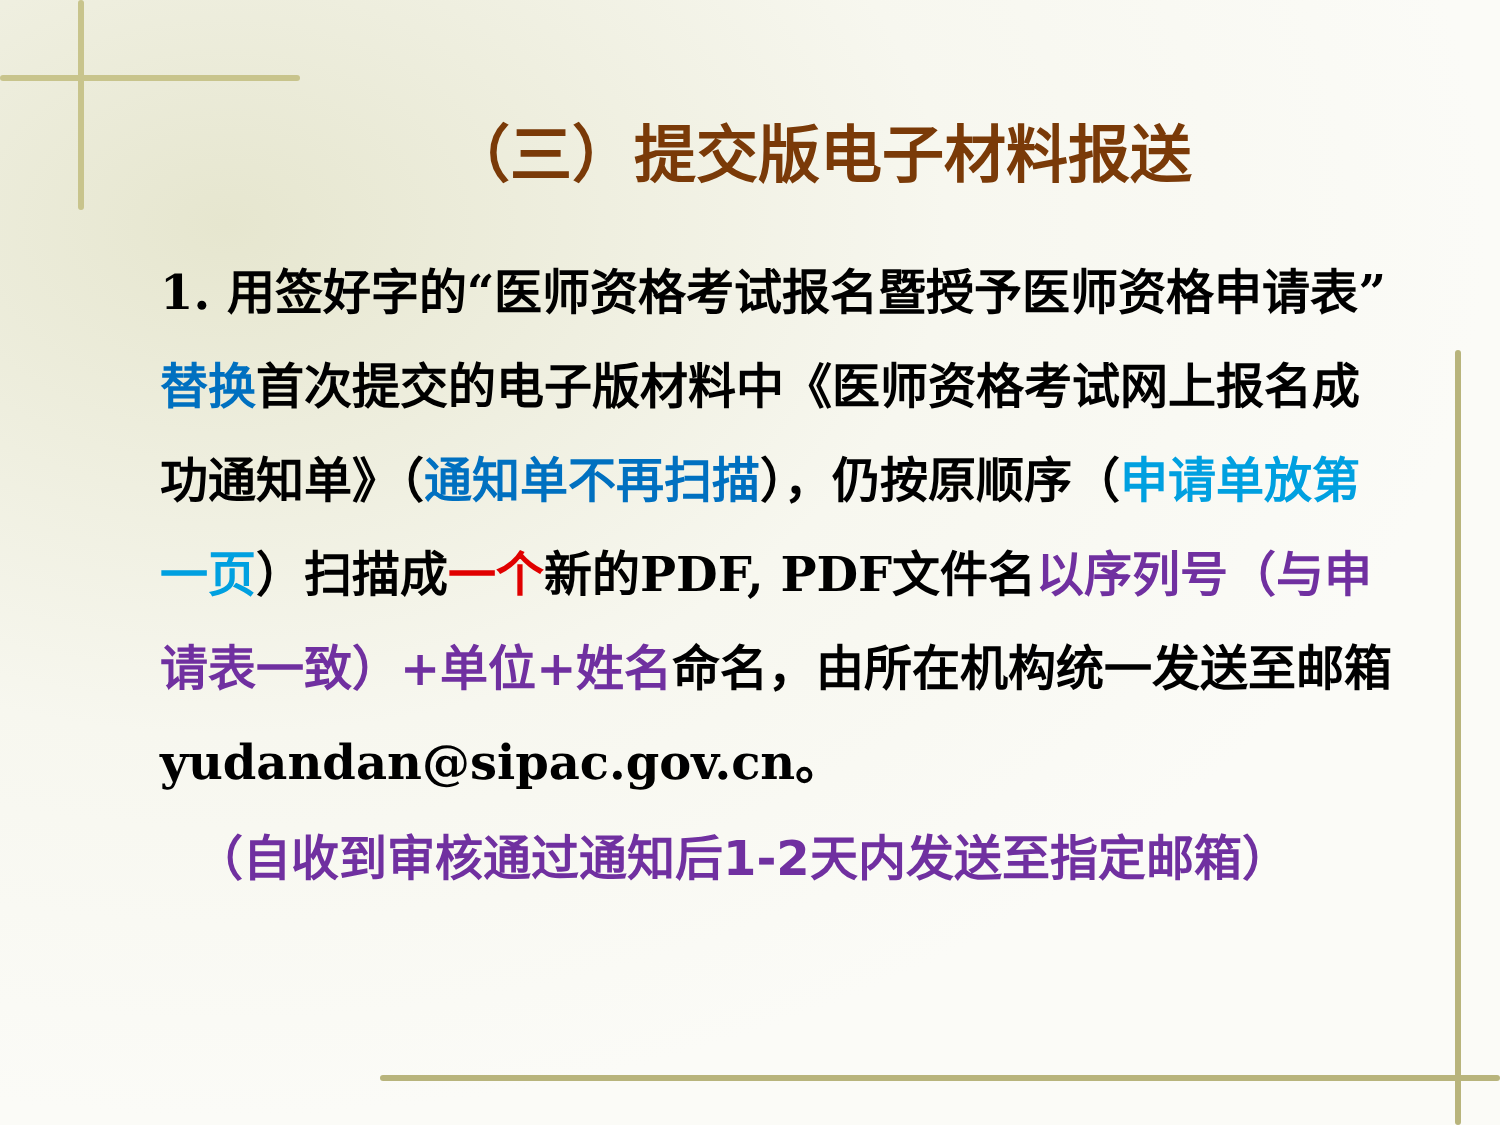（三）提交版电子材料报送
1. 用签好字的“医师资格考试报名暨授予医师资格申请表”替换首次提交的电子版材料中《医师资格考试网上报名成功通知单》（通知单不再扫描），仍按原顺序（申请单放第一页）扫描成一个新的PDF, PDF文件名以序列号（与申请表一致）+单位+姓名命名，由所在机构统一发送至邮箱yudandan@sipac.gov.cn。
（自收到审核通过通知后1-2天内发送至指定邮箱）